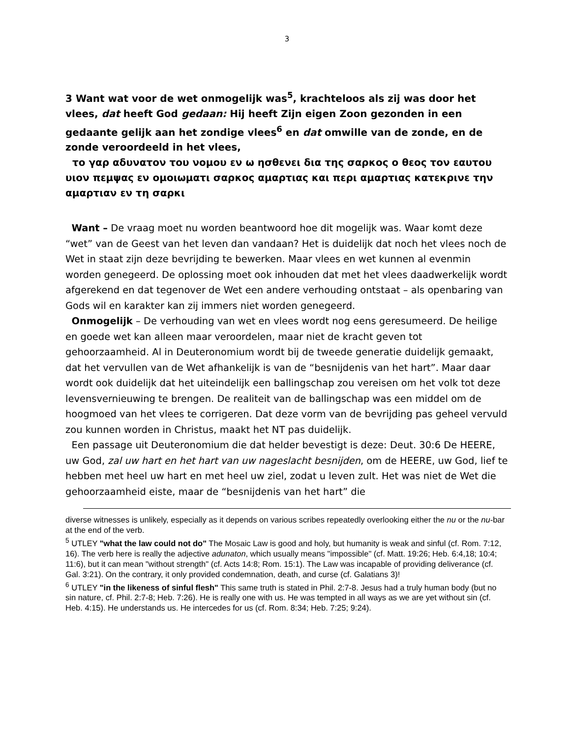3
3 Want wat voor de wet onmogelijk was<sup>5</sup>, krachteloos als zij was door het vlees, dat heeft God gedaan: Hij heeft Zijn eigen Zoon gezonden in een gedaante gelijk aan het zondige vlees<sup>6</sup> en dat omwille van de zonde, en de zonde veroordeeld in het vlees,
το γαρ αδυνατον του νομου εν ω ησθενει δια της σαρκος ο θεος τον εαυτου υιον πεμψας εν ομοιωματι σαρκος αμαρτιας και περι αμαρτιας κατεκρινε την αμαρτιαν εν τη σαρκι
Want – De vraag moet nu worden beantwoord hoe dit mogelijk was. Waar komt deze “wet” van de Geest van het leven dan vandaan? Het is duidelijk dat noch het vlees noch de Wet in staat zijn deze bevrijding te bewerken. Maar vlees en wet kunnen al evenmin worden genegeerd. De oplossing moet ook inhouden dat met het vlees daadwerkelijk wordt afgerekend en dat tegenover de Wet een andere verhouding ontstaat – als openbaring van Gods wil en karakter kan zij immers niet worden genegeerd.
Onmogelijk – De verhouding van wet en vlees wordt nog eens geresumeerd. De heilige en goede wet kan alleen maar veroordelen, maar niet de kracht geven tot gehoorzaamheid. Al in Deuteronomium wordt bij de tweede generatie duidelijk gemaakt, dat het vervullen van de Wet afhankelijk is van de “besnijdenis van het hart”. Maar daar wordt ook duidelijk dat het uiteindelijk een ballingschap zou vereisen om het volk tot deze levensvernieuwing te brengen. De realiteit van de ballingschap was een middel om de hoogmoed van het vlees te corrigeren. Dat deze vorm van de bevrijding pas geheel vervuld zou kunnen worden in Christus, maakt het NT pas duidelijk.
Een passage uit Deuteronomium die dat helder bevestigt is deze: Deut. 30:6 De HEERE, uw God, zal uw hart en het hart van uw nageslacht besnijden, om de HEERE, uw God, lief te hebben met heel uw hart en met heel uw ziel, zodat u leven zult. Het was niet de Wet die gehoorzaamheid eiste, maar de “besnijdenis van het hart” die
diverse witnesses is unlikely, especially as it depends on various scribes repeatedly overlooking either the nu or the nu-bar at the end of the verb.
<sup>5</sup> UTLEY "what the law could not do" The Mosaic Law is good and holy, but humanity is weak and sinful (cf. Rom. 7:12, 16). The verb here is really the adjective adunaton, which usually means "impossible" (cf. Matt. 19:26; Heb. 6:4,18; 10:4; 11:6), but it can mean "without strength" (cf. Acts 14:8; Rom. 15:1). The Law was incapable of providing deliverance (cf. Gal. 3:21). On the contrary, it only provided condemnation, death, and curse (cf. Galatians 3)!
<sup>6</sup> UTLEY "in the likeness of sinful flesh" This same truth is stated in Phil. 2:7-8. Jesus had a truly human body (but no sin nature, cf. Phil. 2:7-8; Heb. 7:26). He is really one with us. He was tempted in all ways as we are yet without sin (cf. Heb. 4:15). He understands us. He intercedes for us (cf. Rom. 8:34; Heb. 7:25; 9:24).